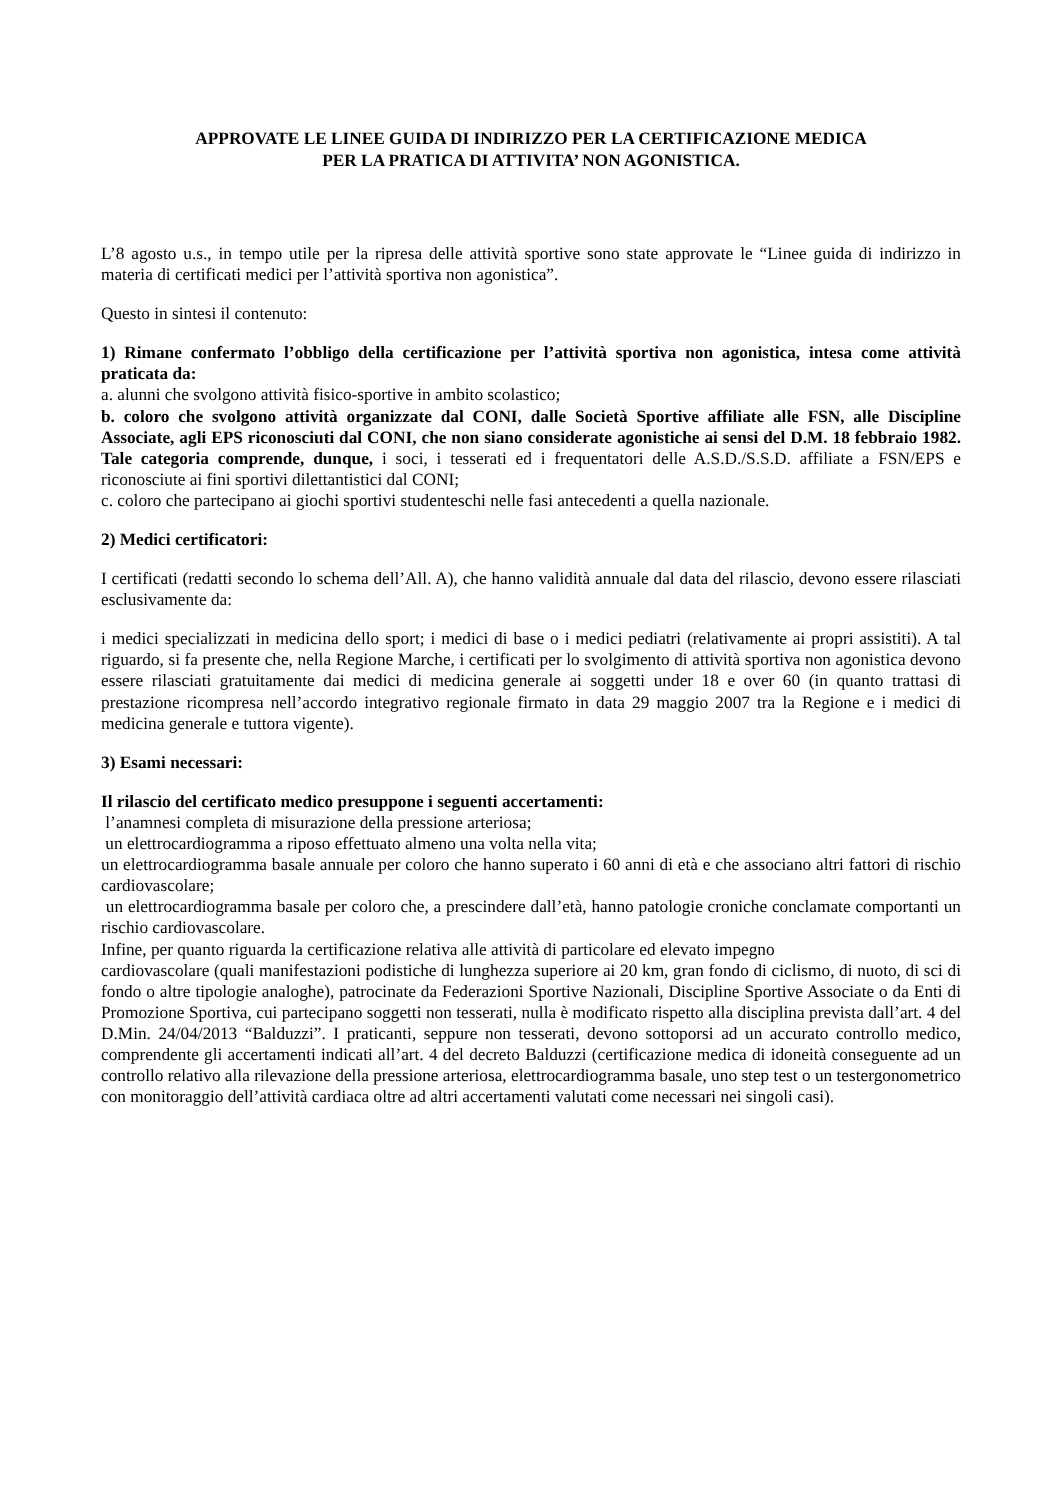APPROVATE LE LINEE GUIDA DI INDIRIZZO PER LA CERTIFICAZIONE MEDICA
PER LA PRATICA DI ATTIVITA’ NON AGONISTICA.
L’8 agosto u.s., in tempo utile per la ripresa delle attività sportive sono state approvate le “Linee guida di indirizzo in materia di certificati medici per l’attività sportiva non agonistica”.
Questo in sintesi il contenuto:
1) Rimane confermato l’obbligo della certificazione per l’attività sportiva non agonistica, intesa come attività praticata da:
a. alunni che svolgono attività fisico-sportive in ambito scolastico;
b. coloro che svolgono attività organizzate dal CONI, dalle Società Sportive affiliate alle FSN, alle Discipline Associate, agli EPS riconosciuti dal CONI, che non siano considerate agonistiche ai sensi del D.M. 18 febbraio 1982. Tale categoria comprende, dunque, i soci, i tesserati ed i frequentatori delle A.S.D./S.S.D. affiliate a FSN/EPS e riconosciute ai fini sportivi dilettantistici dal CONI;
c. coloro che partecipano ai giochi sportivi studenteschi nelle fasi antecedenti a quella nazionale.
2) Medici certificatori:
I certificati (redatti secondo lo schema dell’All. A), che hanno validità annuale dal data del rilascio, devono essere rilasciati esclusivamente da:
i medici specializzati in medicina dello sport; i medici di base o i medici pediatri (relativamente ai propri assistiti). A tal riguardo, si fa presente che, nella Regione Marche, i certificati per lo svolgimento di attività sportiva non agonistica devono essere rilasciati gratuitamente dai medici di medicina generale ai soggetti under 18 e over 60 (in quanto trattasi di prestazione ricompresa nell’accordo integrativo regionale firmato in data 29 maggio 2007 tra la Regione e i medici di medicina generale e tuttora vigente).
3) Esami necessari:
Il rilascio del certificato medico presuppone i seguenti accertamenti:
l’anamnesi completa di misurazione della pressione arteriosa;
un elettrocardiogramma a riposo effettuato almeno una volta nella vita;
un elettrocardiogramma basale annuale per coloro che hanno superato i 60 anni di età e che associano altri fattori di rischio cardiovascolare;
un elettrocardiogramma basale per coloro che, a prescindere dall’età, hanno patologie croniche conclamate comportanti un rischio cardiovascolare.
Infine, per quanto riguarda la certificazione relativa alle attività di particolare ed elevato impegno
cardiovascolare (quali manifestazioni podistiche di lunghezza superiore ai 20 km, gran fondo di ciclismo, di nuoto, di sci di fondo o altre tipologie analoghe), patrocinate da Federazioni Sportive Nazionali, Discipline Sportive Associate o da Enti di Promozione Sportiva, cui partecipano soggetti non tesserati, nulla è modificato rispetto alla disciplina prevista dall’art. 4 del D.Min. 24/04/2013 “Balduzzi”. I praticanti, seppure non tesserati, devono sottoporsi ad un accurato controllo medico, comprendente gli accertamenti indicati all’art. 4 del decreto Balduzzi (certificazione medica di idoneità conseguente ad un controllo relativo alla rilevazione della pressione arteriosa, elettrocardiogramma basale, uno step test o un testergonometrico con monitoraggio dell’attività cardiaca oltre ad altri accertamenti valutati come necessari nei singoli casi).